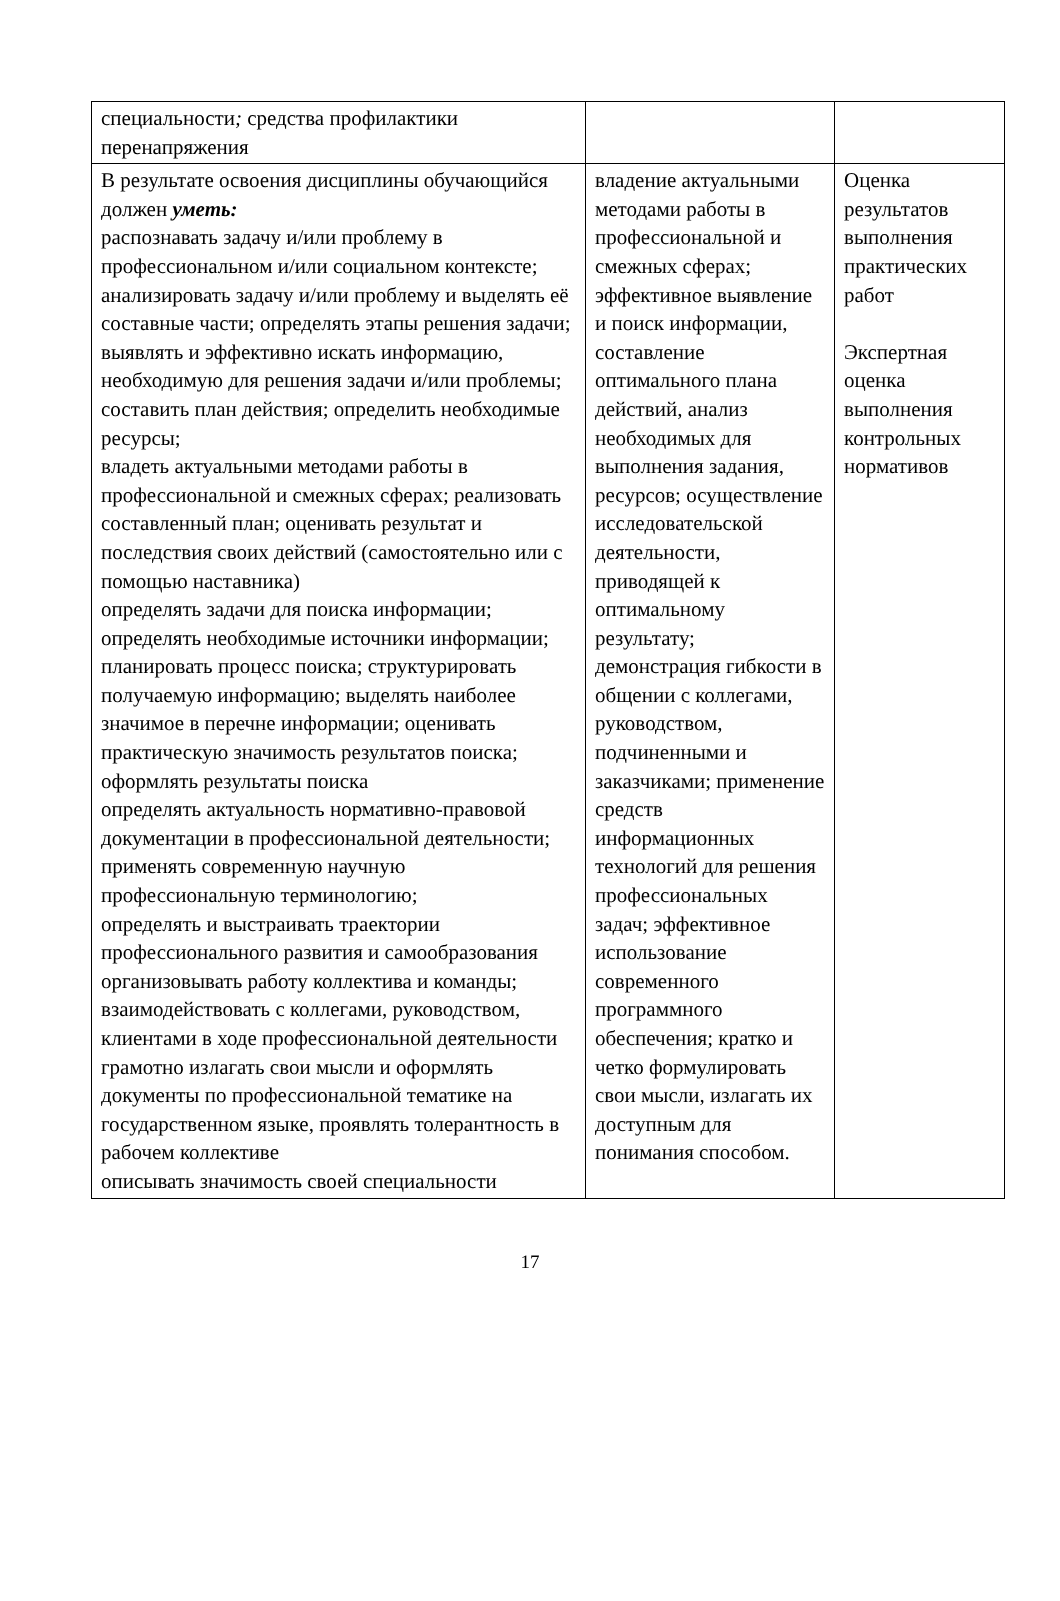| специальности ; средства профилактики перенапряжения | | |
| В результате освоения дисциплины обучающийся должен уметь: распознавать задачу и/или проблему в профессиональном и/или социальном контексте; анализировать задачу и/или проблему и выделять её составные части; определять этапы решения задачи; выявлять и эффективно искать информацию, необходимую для решения задачи и/или проблемы; составить план действия; определить необходимые ресурсы; владеть актуальными методами работы в профессиональной и смежных сферах; реализовать составленный план; оценивать результат и последствия своих действий (самостоятельно или с помощью наставника) определять задачи для поиска информации; определять необходимые источники информации; планировать процесс поиска; структурировать получаемую информацию; выделять наиболее значимое в перечне информации; оценивать практическую значимость результатов поиска; оформлять результаты поиска определять актуальность нормативно-правовой документации в профессиональной деятельности; применять современную научную профессиональную терминологию; определять и выстраивать траектории профессионального развития и самообразования организовывать работу коллектива и команды; взаимодействовать с коллегами, руководством, клиентами в ходе профессиональной деятельности грамотно излагать свои мысли и оформлять документы по профессиональной тематике на государственном языке, проявлять толерантность в рабочем коллективе описывать значимость своей специальности | владение актуальными методами работы в профессиональной и смежных сферах; эффективное выявление и поиск информации, составление оптимального плана действий, анализ необходимых для выполнения задания, ресурсов; осуществление исследовательской деятельности, приводящей к оптимальному результату; демонстрация гибкости в общении с коллегами, руководством, подчиненными и заказчиками; применение средств информационных технологий для решения профессиональных задач; эффективное использование современного программного обеспечения; кратко и четко формулировать свои мысли, излагать их доступным для понимания способом. | Оценка результатов выполнения практических работ Экспертная оценка выполнения контрольных нормативов |
17